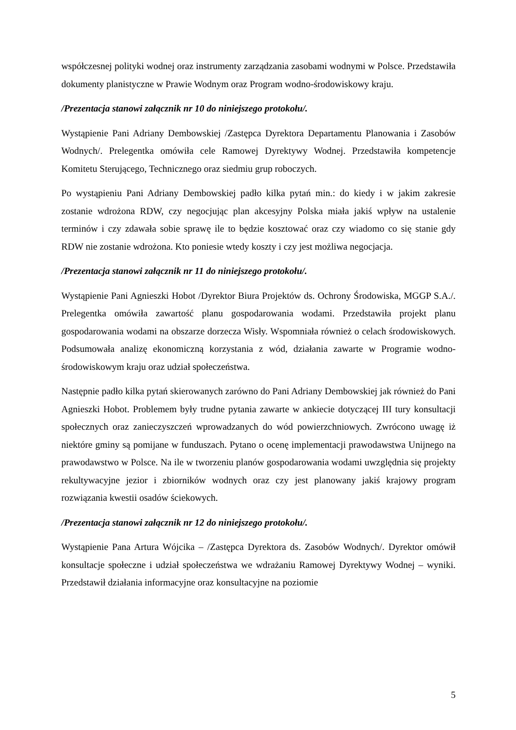współczesnej polityki wodnej oraz instrumenty zarządzania zasobami wodnymi w Polsce. Przedstawiła dokumenty planistyczne w Prawie Wodnym oraz Program wodno-środowiskowy kraju.
/Prezentacja stanowi załącznik nr 10 do niniejszego protokołu/.
Wystąpienie Pani Adriany Dembowskiej /Zastępca Dyrektora Departamentu Planowania i Zasobów Wodnych/. Prelegentka omówiła cele Ramowej Dyrektywy Wodnej. Przedstawiła kompetencje Komitetu Sterującego, Technicznego oraz siedmiu grup roboczych.
Po wystąpieniu Pani Adriany Dembowskiej padło kilka pytań min.: do kiedy i w jakim zakresie zostanie wdrożona RDW, czy negocjując plan akcesyjny Polska miała jakiś wpływ na ustalenie terminów i czy zdawała sobie sprawę ile to będzie kosztować oraz czy wiadomo co się stanie gdy RDW nie zostanie wdrożona. Kto poniesie wtedy koszty i czy jest możliwa negocjacja.
/Prezentacja stanowi załącznik nr 11 do niniejszego protokołu/.
Wystąpienie Pani Agnieszki Hobot /Dyrektor Biura Projektów ds. Ochrony Środowiska, MGGP S.A./. Prelegentka omówiła zawartość planu gospodarowania wodami. Przedstawiła projekt planu gospodarowania wodami na obszarze dorzecza Wisły. Wspomniała również o celach środowiskowych. Podsumowała analizę ekonomiczną korzystania z wód, działania zawarte w Programie wodno-środowiskowym kraju oraz udział społeczeństwa.
Następnie padło kilka pytań skierowanych zarówno do Pani Adriany Dembowskiej jak również do Pani Agnieszki Hobot. Problemem były trudne pytania zawarte w ankiecie dotyczącej III tury konsultacji społecznych oraz zanieczyszczeń wprowadzanych do wód powierzchniowych. Zwrócono uwagę iż niektóre gminy są pomijane w funduszach. Pytano o ocenę implementacji prawodawstwa Unijnego na prawodawstwo w Polsce. Na ile w tworzeniu planów gospodarowania wodami uwzględnia się projekty rekultywacyjne jezior i zbiorników wodnych oraz czy jest planowany jakiś krajowy program rozwiązania kwestii osadów ściekowych.
/Prezentacja stanowi załącznik nr 12 do niniejszego protokołu/.
Wystąpienie Pana Artura Wójcika – /Zastępca Dyrektora ds. Zasobów Wodnych/. Dyrektor omówił konsultacje społeczne i udział społeczeństwa we wdrażaniu Ramowej Dyrektywy Wodnej – wyniki. Przedstawił działania informacyjne oraz konsultacyjne na poziomie
5